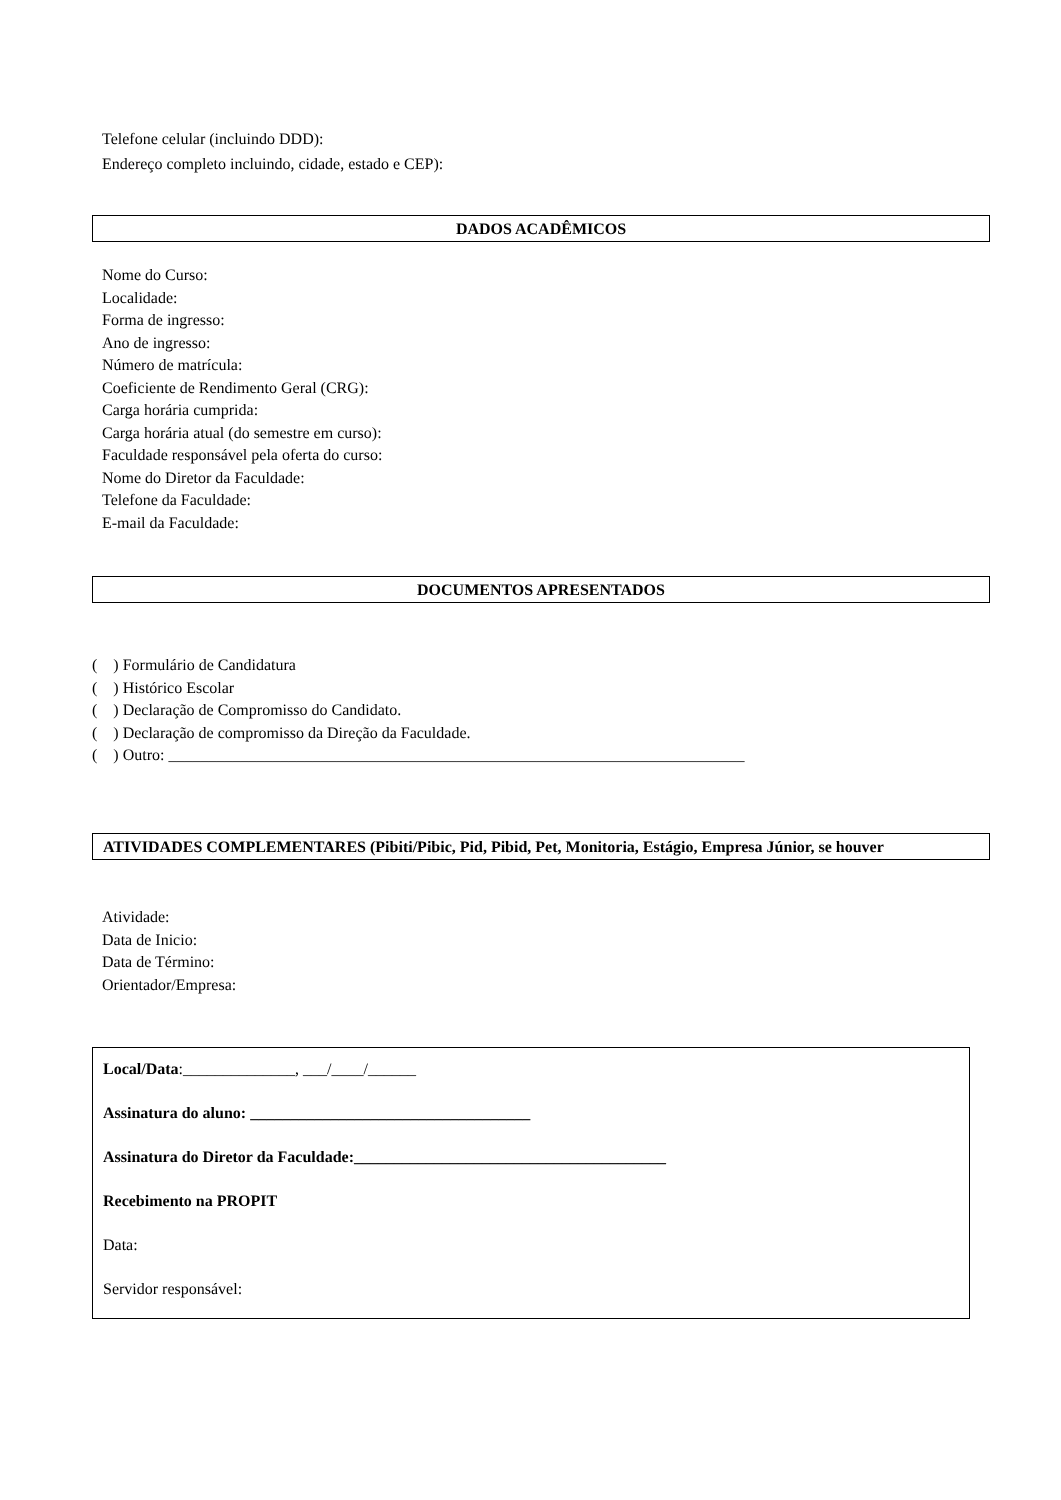Telefone celular (incluindo DDD):
Endereço completo incluindo, cidade, estado e CEP):
DADOS ACADÊMICOS
Nome do Curso:
Localidade:
Forma de ingresso:
Ano de ingresso:
Número de matrícula:
Coeficiente de Rendimento Geral (CRG):
Carga horária cumprida:
Carga horária atual (do semestre em curso):
Faculdade responsável pela oferta do curso:
Nome do Diretor da Faculdade:
Telefone da Faculdade:
E-mail da Faculdade:
DOCUMENTOS APRESENTADOS
( ) Formulário de Candidatura
( ) Histórico Escolar
( ) Declaração de Compromisso do Candidato.
( ) Declaração de compromisso da Direção da Faculdade.
( ) Outro: ________________________________________________________________________
ATIVIDADES COMPLEMENTARES (Pibiti/Pibic, Pid, Pibid, Pet, Monitoria, Estágio, Empresa Júnior, se houver
Atividade:
Data de Inicio:
Data de Término:
Orientador/Empresa:
Local/Data:______________, ___/____/______
Assinatura do aluno: ___________________________________
Assinatura do Diretor da Faculdade:_______________________________________
Recebimento na PROPIT
Data:
Servidor responsável: